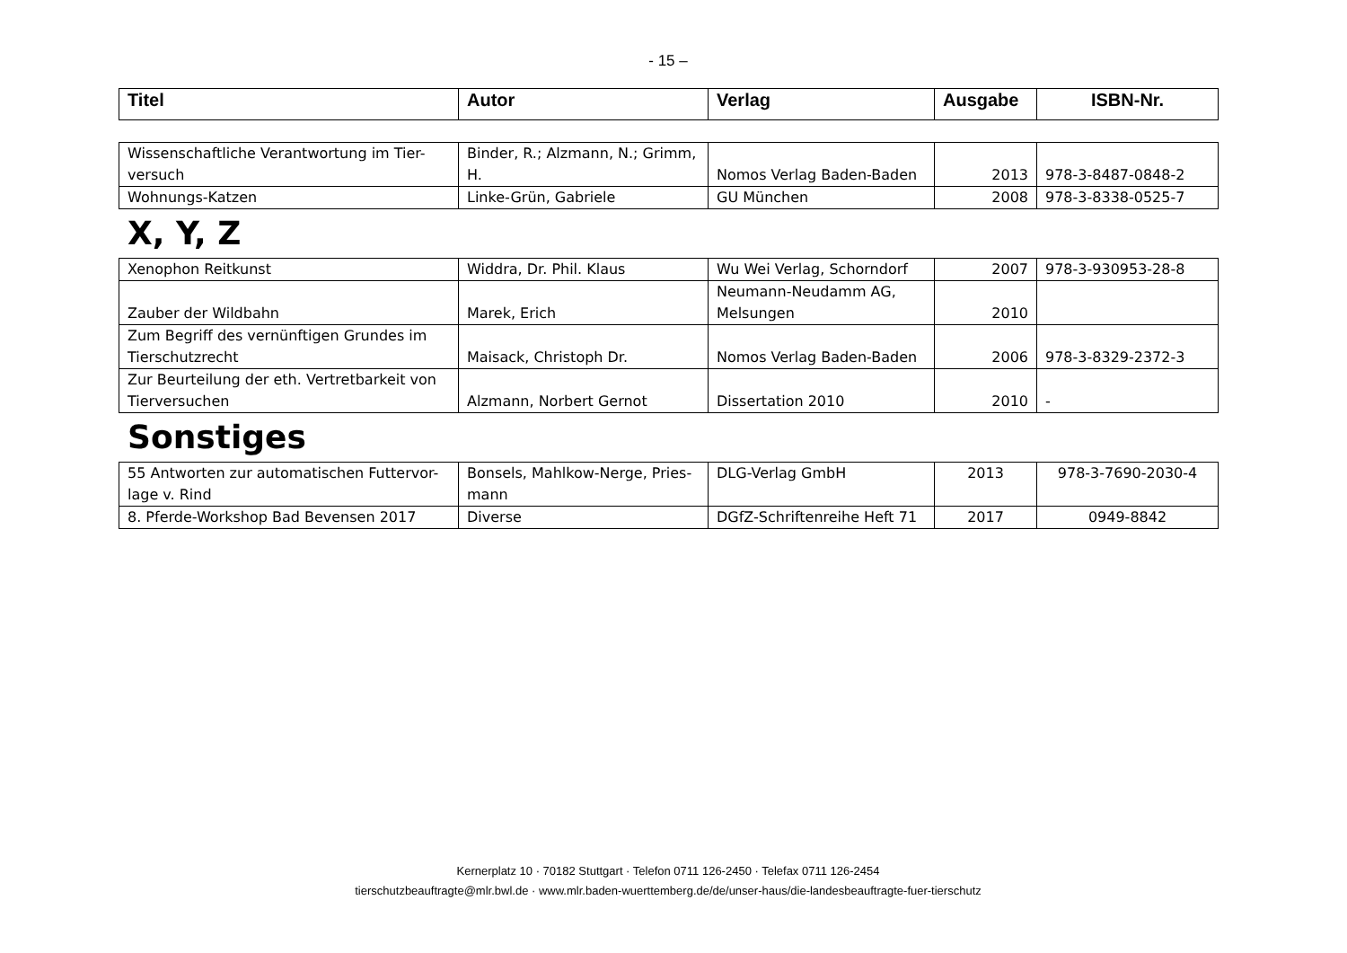- 15 –
| Titel | Autor | Verlag | Ausgabe | ISBN-Nr. |
| --- | --- | --- | --- | --- |
| Wissenschaftliche Verantwortung im Tier-versuch | Binder, R.; Alzmann, N.; Grimm, H. | Nomos Verlag Baden-Baden | 2013 | 978-3-8487-0848-2 |
| Wohnungs-Katzen | Linke-Grün, Gabriele | GU München | 2008 | 978-3-8338-0525-7 |
X, Y, Z
| Xenophon Reitkunst | Widdra, Dr. Phil. Klaus | Wu Wei Verlag, Schorndorf | 2007 | 978-3-930953-28-8 |
| Zauber der Wildbahn | Marek, Erich | Neumann-Neudamm AG, Melsungen | 2010 | |
| Zum Begriff des vernünftigen Grundes im Tierschutzrecht | Maisack, Christoph Dr. | Nomos Verlag Baden-Baden | 2006 | 978-3-8329-2372-3 |
| Zur Beurteilung der eth. Vertretbarkeit von Tierversuchen | Alzmann, Norbert Gernot | Dissertation 2010 | 2010 | - |
Sonstiges
| 55 Antworten zur automatischen Futtervor-lage v. Rind | Bonsels, Mahlkow-Nerge, Pries-mann | DLG-Verlag GmbH | 2013 | 978-3-7690-2030-4 |
| 8. Pferde-Workshop Bad Bevensen 2017 | Diverse | DGfZ-Schriftenreihe Heft 71 | 2017 | 0949-8842 |
Kernerplatz 10 · 70182 Stuttgart · Telefon 0711 126-2450 · Telefax 0711 126-2454
tierschutzbeauftragte@mlr.bwl.de · www.mlr.baden-wuerttemberg.de/de/unser-haus/die-landesbeauftragte-fuer-tierschutz